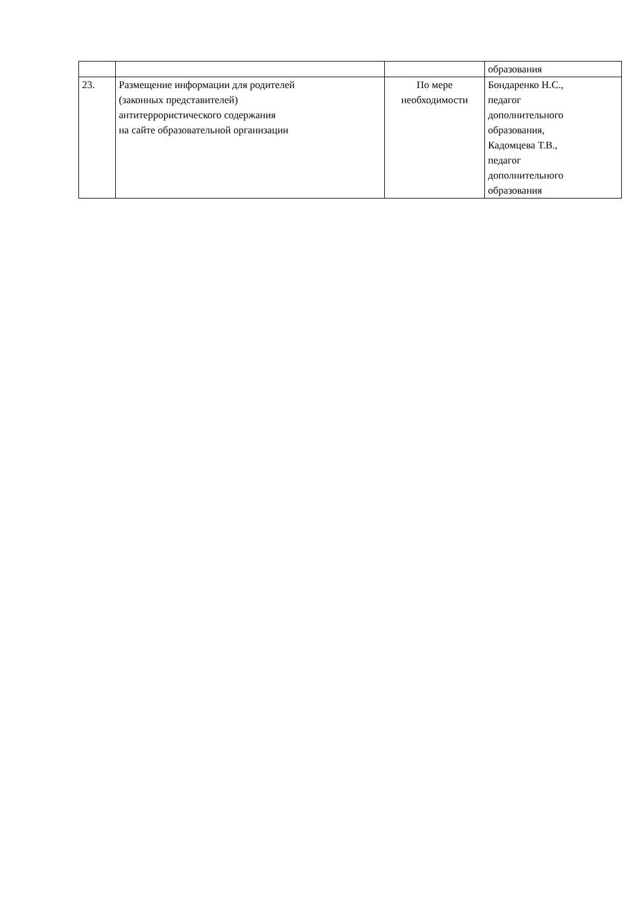| | | | образования |
| 23. | Размещение информации для родителей (законных представителей) антитеррористического содержания на сайте образовательной организации | По мере необходимости | Бондаренко Н.С., педагог дополнительного образования, Кадомцева Т.В., педагог дополнительного образования |